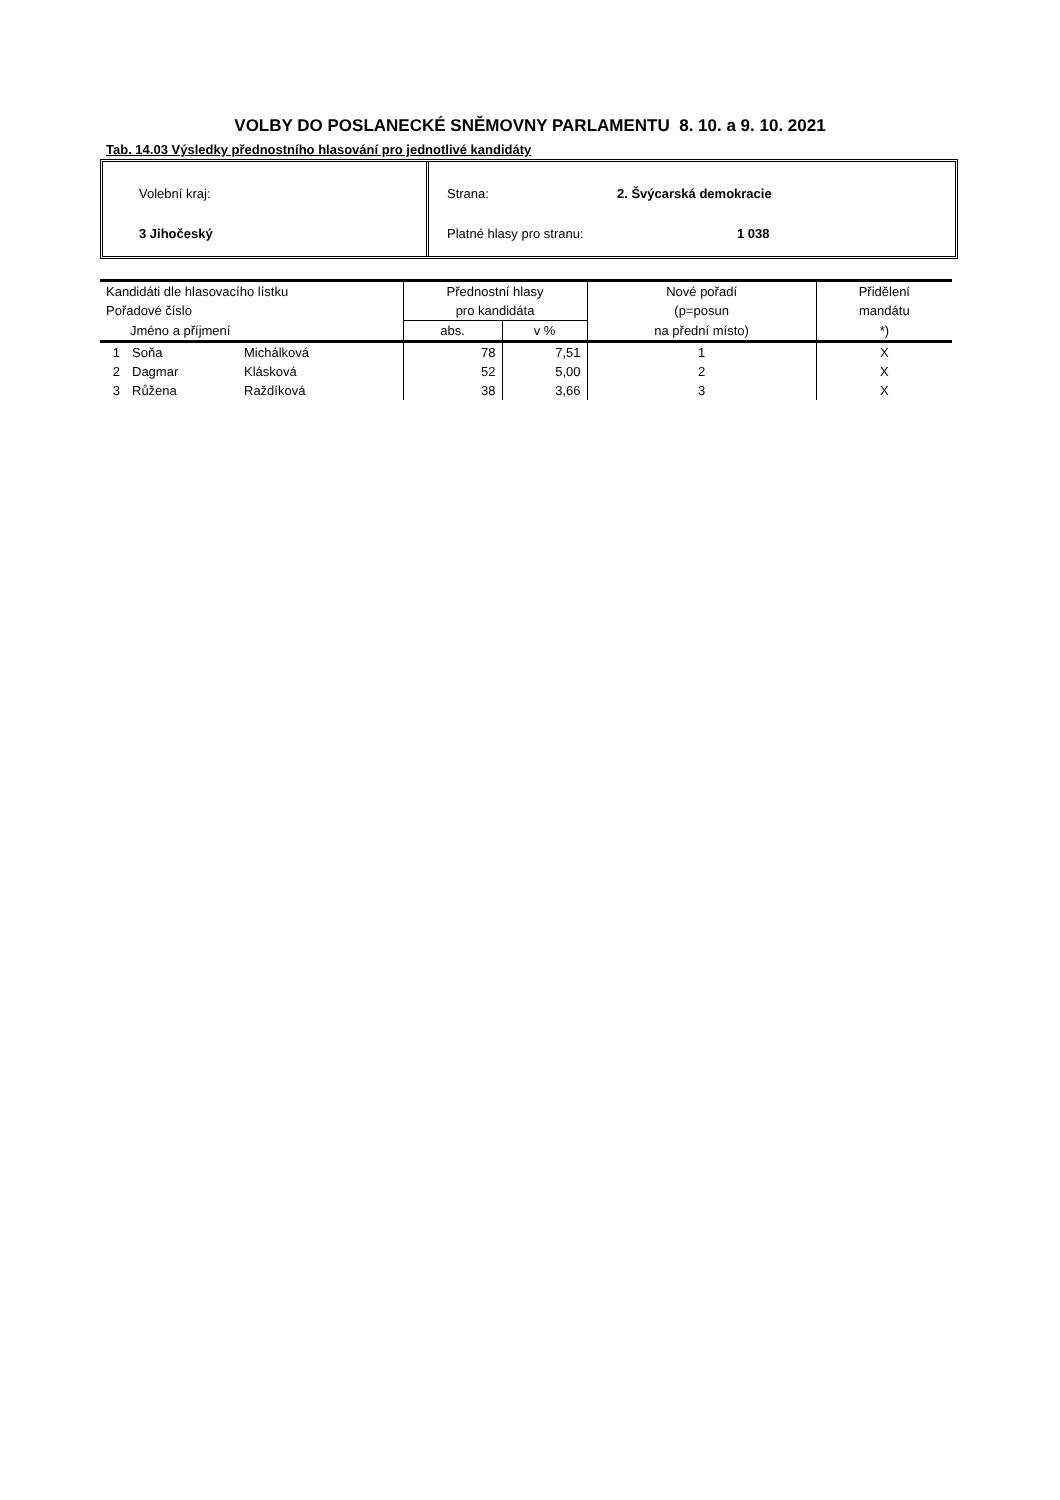VOLBY DO POSLANECKÉ SNĚMOVNY PARLAMENTU 8. 10. a 9. 10. 2021
Tab. 14.03 Výsledky přednostního hlasování pro jednotlivé kandidáty
Volební kraj:
3 Jihočeský
Strana: 2. Švýcarská demokracie
Platné hlasy pro stranu: 1 038
| Kandidáti dle hlasovacího lístku | | | Přednostní hlasy | | Nové pořadí | Přidělení |
| --- | --- | --- | --- | --- | --- | --- |
| Pořadové číslo | | | pro kandidáta | | (p=posun | mandátu |
| Jméno a příjmení | | | abs. | v % | na přední místo) | *) |
| 1 | Soňa | Michálková | 78 | 7,51 | 1 | X |
| 2 | Dagmar | Klásková | 52 | 5,00 | 2 | X |
| 3 | Růžena | Raždíková | 38 | 3,66 | 3 | X |